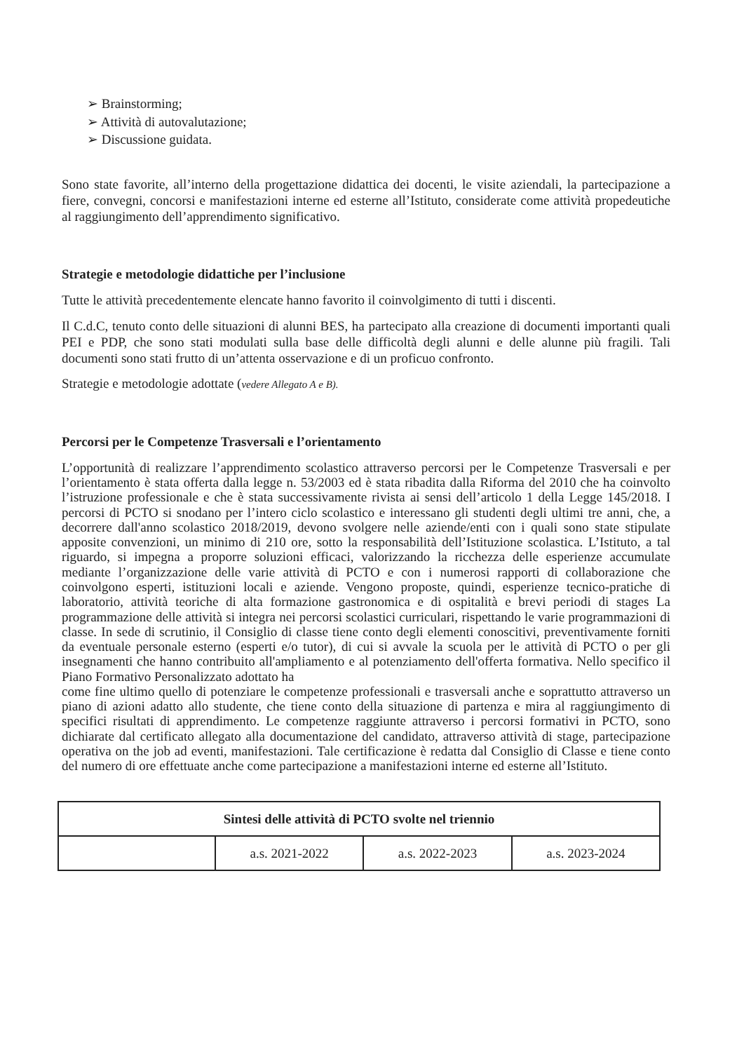➢ Brainstorming;
➢ Attività di autovalutazione;
➢ Discussione guidata.
Sono state favorite, all’interno della progettazione didattica dei docenti, le visite aziendali, la partecipazione a fiere, convegni, concorsi e manifestazioni interne ed esterne all’Istituto, considerate come attività propedeutiche al raggiungimento dell’apprendimento significativo.
Strategie e metodologie didattiche per l’inclusione
Tutte le attività precedentemente elencate hanno favorito il coinvolgimento di tutti i discenti.
Il C.d.C, tenuto conto delle situazioni di alunni BES, ha partecipato alla creazione di documenti importanti quali PEI e PDP, che sono stati modulati sulla base delle difficoltà degli alunni e delle alunne più fragili. Tali documenti sono stati frutto di un’attenta osservazione e di un proficuo confronto.
Strategie e metodologie adottate (vedere Allegato A e B).
Percorsi per le Competenze Trasversali e l’orientamento
L’opportunità di realizzare l’apprendimento scolastico attraverso percorsi per le Competenze Trasversali e per l’orientamento è stata offerta dalla legge n. 53/2003 ed è stata ribadita dalla Riforma del 2010 che ha coinvolto l’istruzione professionale e che è stata successivamente rivista ai sensi dell’articolo 1 della Legge 145/2018. I percorsi di PCTO si snodano per l’intero ciclo scolastico e interessano gli studenti degli ultimi tre anni, che, a decorrere dall'anno scolastico 2018/2019, devono svolgere nelle aziende/enti con i quali sono state stipulate apposite convenzioni, un minimo di 210 ore, sotto la responsabilità dell’Istituzione scolastica. L’Istituto, a tal riguardo, si impegna a proporre soluzioni efficaci, valorizzando la ricchezza delle esperienze accumulate mediante l’organizzazione delle varie attività di PCTO e con i numerosi rapporti di collaborazione che coinvolgono esperti, istituzioni locali e aziende. Vengono proposte, quindi, esperienze tecnico-pratiche di laboratorio, attività teoriche di alta formazione gastronomica e di ospitalità e brevi periodi di stages La programmazione delle attività si integra nei percorsi scolastici curriculari, rispettando le varie programmazioni di classe. In sede di scrutinio, il Consiglio di classe tiene conto degli elementi conoscitivi, preventivamente forniti da eventuale personale esterno (esperti e/o tutor), di cui si avvale la scuola per le attività di PCTO o per gli insegnamenti che hanno contribuito all'ampliamento e al potenziamento dell'offerta formativa. Nello specifico il Piano Formativo Personalizzato adottato ha
come fine ultimo quello di potenziare le competenze professionali e trasversali anche e soprattutto attraverso un piano di azioni adatto allo studente, che tiene conto della situazione di partenza e mira al raggiungimento di specifici risultati di apprendimento. Le competenze raggiunte attraverso i percorsi formativi in PCTO, sono dichiarate dal certificato allegato alla documentazione del candidato, attraverso attività di stage, partecipazione operativa on the job ad eventi, manifestazioni. Tale certificazione è redatta dal Consiglio di Classe e tiene conto del numero di ore effettuate anche come partecipazione a manifestazioni interne ed esterne all’Istituto.
| Sintesi delle attività di PCTO svolte nel triennio | | | |
| --- | --- | --- | --- |
| | a.s. 2021-2022 | a.s. 2022-2023 | a.s. 2023-2024 |